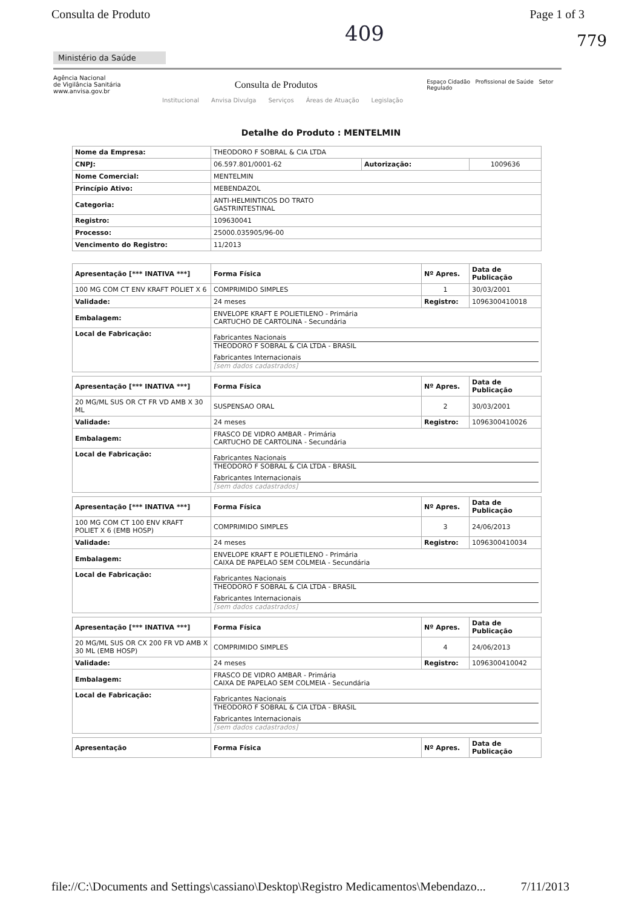Consulta de Produto Page 1 of 3
409
779
Ministério da Saúde
Agência Nacional
de Vigilância Sanitária
www.anvisa.gov.br
Consulta de Produtos
Espaço Cidadão Profissional de Saúde Setor Regulado
Institucional Anvisa Divulga Serviços Áreas de Atuação Legislação
Detalhe do Produto : MENTELMIN
| Nome da Empresa: | THEODORO F SOBRAL & CIA LTDA | | |
| CNPJ: | 06.597.801/0001-62 | Autorização: | 1009636 |
| Nome Comercial: | MENTELMIN | | |
| Princípio Ativo: | MEBENDAZOL | | |
| Categoria: | ANTI-HELMINTICOS DO TRATO GASTRINTESTINAL | | |
| Registro: | 109630041 | | |
| Processo: | 25000.035905/96-00 | | |
| Vencimento do Registro: | 11/2013 | | |
| Apresentação [*** INATIVA ***] | Forma Física | Nº Apres. | Data de Publicação |
| --- | --- | --- | --- |
| 100 MG COM CT ENV KRAFT POLIET X 6 | COMPRIMIDO SIMPLES | 1 | 30/03/2001 |
| Validade: | 24 meses | Registro: | 1096300410018 |
| Embalagem: | ENVELOPE KRAFT E POLIETILENO - Primária CARTUCHO DE CARTOLINA - Secundária | | |
| Local de Fabricação: | Fabricantes Nacionais THEODORO F SOBRAL & CIA LTDA - BRASIL Fabricantes Internacionais [sem dados cadastrados] | | |
| Apresentação [*** INATIVA ***] | Forma Física | Nº Apres. | Data de Publicação |
| --- | --- | --- | --- |
| 20 MG/ML SUS OR CT FR VD AMB X 30 ML | SUSPENSAO ORAL | 2 | 30/03/2001 |
| Validade: | 24 meses | Registro: | 1096300410026 |
| Embalagem: | FRASCO DE VIDRO AMBAR - Primária CARTUCHO DE CARTOLINA - Secundária | | |
| Local de Fabricação: | Fabricantes Nacionais THEODORO F SOBRAL & CIA LTDA - BRASIL Fabricantes Internacionais [sem dados cadastrados] | | |
| Apresentação [*** INATIVA ***] | Forma Física | Nº Apres. | Data de Publicação |
| --- | --- | --- | --- |
| 100 MG COM CT 100 ENV KRAFT POLIET X 6 (EMB HOSP) | COMPRIMIDO SIMPLES | 3 | 24/06/2013 |
| Validade: | 24 meses | Registro: | 1096300410034 |
| Embalagem: | ENVELOPE KRAFT E POLIETILENO - Primária CAIXA DE PAPELAO SEM COLMEIA - Secundária | | |
| Local de Fabricação: | Fabricantes Nacionais THEODORO F SOBRAL & CIA LTDA - BRASIL Fabricantes Internacionais [sem dados cadastrados] | | |
| Apresentação [*** INATIVA ***] | Forma Física | Nº Apres. | Data de Publicação |
| --- | --- | --- | --- |
| 20 MG/ML SUS OR CX 200 FR VD AMB X 30 ML (EMB HOSP) | COMPRIMIDO SIMPLES | 4 | 24/06/2013 |
| Validade: | 24 meses | Registro: | 1096300410042 |
| Embalagem: | FRASCO DE VIDRO AMBAR - Primária CAIXA DE PAPELAO SEM COLMEIA - Secundária | | |
| Local de Fabricação: | Fabricantes Nacionais THEODORO F SOBRAL & CIA LTDA - BRASIL Fabricantes Internacionais [sem dados cadastrados] | | |
| Apresentação | Forma Física | Nº Apres. | Data de Publicação |
| --- | --- | --- | --- |
file://C:\Documents and Settings\cassiano\Desktop\Registro Medicamentos\Mebendazo... 7/11/2013